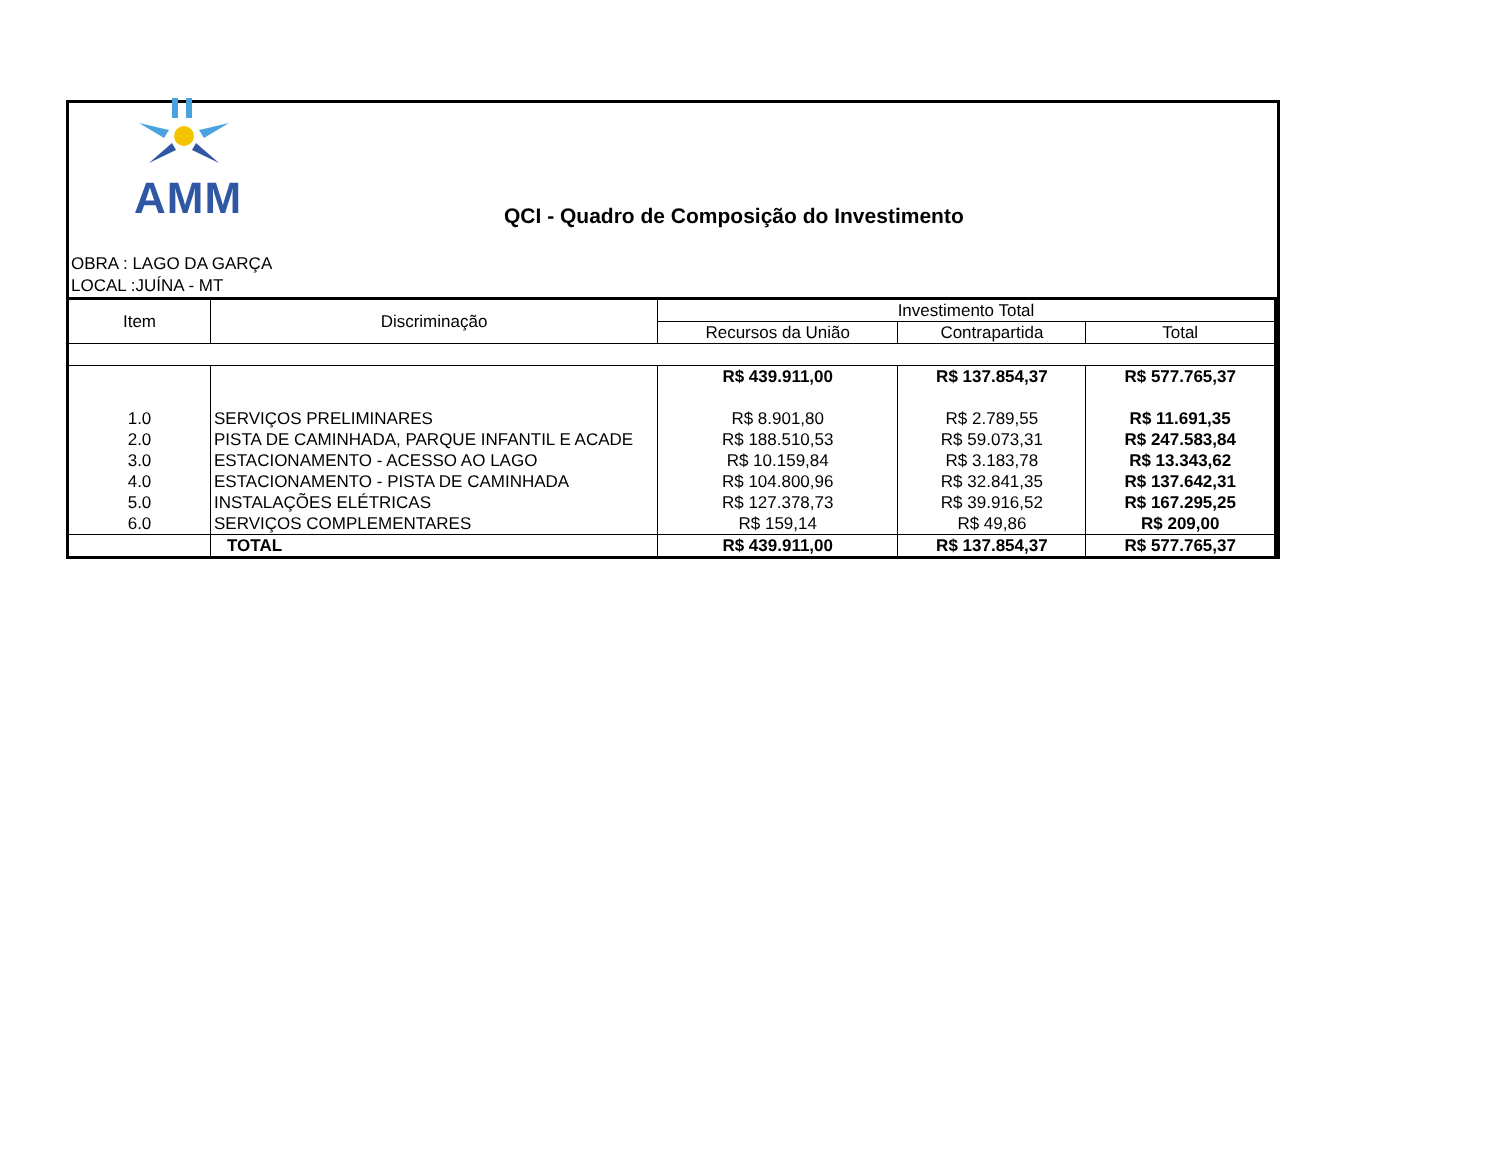AMM
QCI - Quadro de Composição do Investimento
OBRA : LAGO DA GARÇA
LOCAL :JUÍNA - MT
| Item | Discriminação | Investimento Total | | |
| --- | --- | --- | --- | --- |
| | | Recursos da União | Contrapartida | Total |
| | | R$ 439.911,00 | R$ 137.854,37 | R$ 577.765,37 |
| 1.0 | SERVIÇOS PRELIMINARES | R$ 8.901,80 | R$ 2.789,55 | R$ 11.691,35 |
| 2.0 | PISTA DE CAMINHADA, PARQUE INFANTIL E ACADE | R$ 188.510,53 | R$ 59.073,31 | R$ 247.583,84 |
| 3.0 | ESTACIONAMENTO - ACESSO AO LAGO | R$ 10.159,84 | R$ 3.183,78 | R$ 13.343,62 |
| 4.0 | ESTACIONAMENTO - PISTA DE CAMINHADA | R$ 104.800,96 | R$ 32.841,35 | R$ 137.642,31 |
| 5.0 | INSTALAÇÕES ELÉTRICAS | R$ 127.378,73 | R$ 39.916,52 | R$ 167.295,25 |
| 6.0 | SERVIÇOS COMPLEMENTARES | R$ 159,14 | R$ 49,86 | R$ 209,00 |
| | TOTAL | R$ 439.911,00 | R$ 137.854,37 | R$ 577.765,37 |